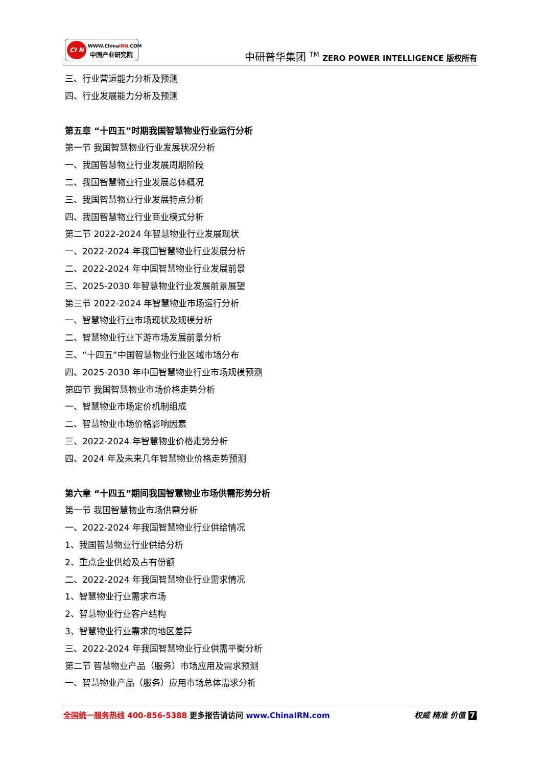CI N WWW.ChinaIRN.COM
中国产业研究院
中研普华集团 <sup>TM</sup> ZERO POWER INTELLIGENCE 版权所有
三、行业营运能力分析及预测
四、行业发展能力分析及预测
第五章 “十四五”时期我国智慧物业行业运行分析
第一节 我国智慧物业行业发展状况分析
一、我国智慧物业行业发展周期阶段
二、我国智慧物业行业发展总体概况
三、我国智慧物业行业发展特点分析
四、我国智慧物业行业商业模式分析
第二节 2022-2024 年智慧物业行业发展现状
一、2022-2024 年我国智慧物业行业发展分析
二、2022-2024 年中国智慧物业行业发展前景
三、2025-2030 年智慧物业行业发展前景展望
第三节 2022-2024 年智慧物业市场运行分析
一、智慧物业行业市场现状及规模分析
二、智慧物业行业下游市场发展前景分析
三、“十四五”中国智慧物业行业区域市场分布
四、2025-2030 年中国智慧物业行业市场规模预测
第四节 我国智慧物业市场价格走势分析
一、智慧物业市场定价机制组成
二、智慧物业市场价格影响因素
三、2022-2024 年智慧物业价格走势分析
四、2024 年及未来几年智慧物业价格走势预测
第六章 “十四五”期间我国智慧物业市场供需形势分析
第一节 我国智慧物业市场供需分析
一、2022-2024 年我国智慧物业行业供给情况
1、我国智慧物业行业供给分析
2、重点企业供给及占有份额
二、2022-2024 年我国智慧物业行业需求情况
1、智慧物业行业需求市场
2、智慧物业行业客户结构
3、智慧物业行业需求的地区差异
三、2022-2024 年我国智慧物业行业供需平衡分析
第二节 智慧物业产品（服务）市场应用及需求预测
一、智慧物业产品（服务）应用市场总体需求分析
全国统一服务热线 400-856-5388 更多报告请访问 www.ChinaIRN.com 权威 精准 价值 7